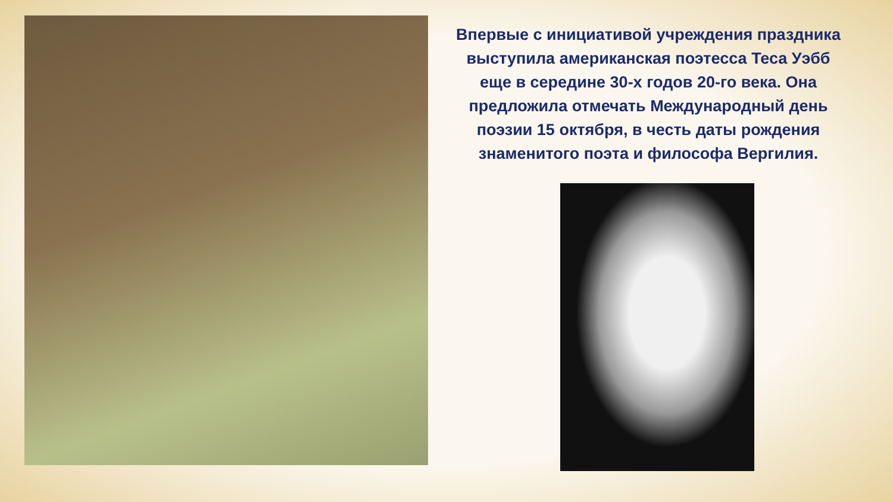Впервые с инициативой учреждения праздника выступила американская поэтесса Теса Уэбб еще в середине 30-х годов 20-го века. Она предложила отмечать Международный день поэзии 15 октября, в честь даты рождения знаменитого поэта и философа Вергилия.